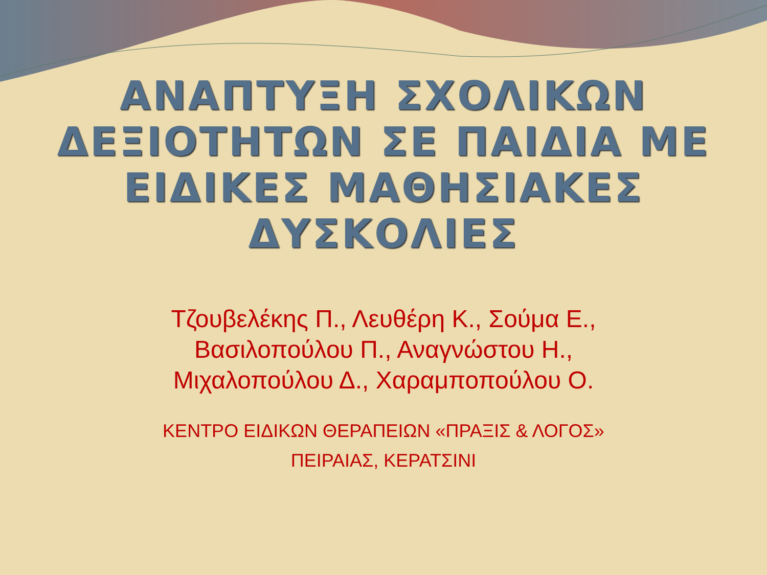ΑΝΑΠΤΥΞΗ ΣΧΟΛΙΚΩΝ
ΔΕΞΙΟΤΗΤΩΝ ΣΕ ΠΑΙΔΙΑ ΜΕ
ΕΙΔΙΚΕΣ ΜΑΘΗΣΙΑΚΕΣ
ΔΥΣΚΟΛΙΕΣ
Τζουβελέκης Π., Λευθέρη Κ., Σούμα Ε.,
Βασιλοπούλου Π., Αναγνώστου Η.,
Μιχαλοπούλου Δ., Χαραμποπούλου Ο.
ΚΕΝΤΡΟ ΕΙΔΙΚΩΝ ΘΕΡΑΠΕΙΩΝ «ΠΡΑΞΙΣ & ΛΟΓΟΣ»
ΠΕΙΡΑΙΑΣ, ΚΕΡΑΤΣΙΝΙ